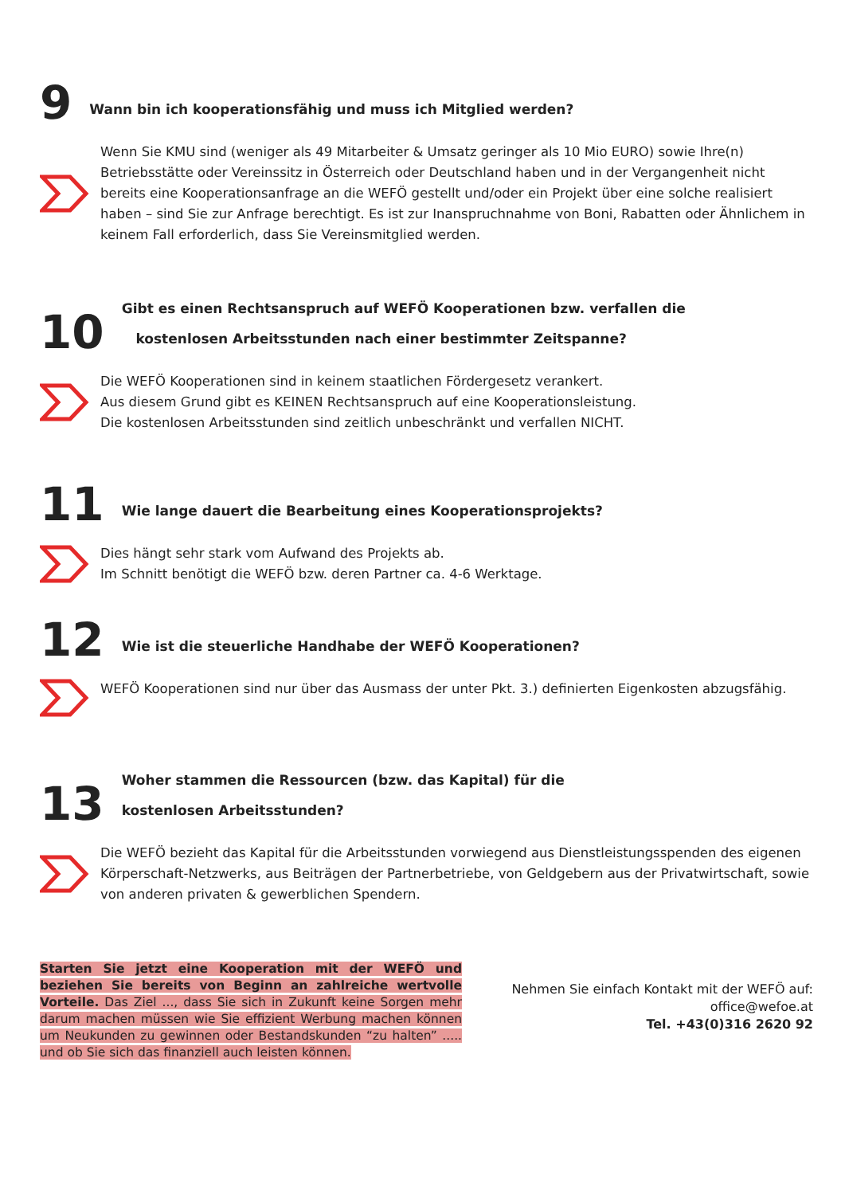9
Wann bin ich kooperationsfähig und muss ich Mitglied werden?
Wenn Sie KMU sind (weniger als 49 Mitarbeiter & Umsatz geringer als 10 Mio EURO) sowie Ihre(n) Betriebsstätte oder Vereinssitz in Österreich oder Deutschland haben und in der Vergangenheit nicht bereits eine Kooperationsanfrage an die WEFÖ gestellt und/oder ein Projekt über eine solche realisiert haben – sind Sie zur Anfrage berechtigt. Es ist zur Inanspruchnahme von Boni, Rabatten oder Ähnlichem in keinem Fall erforderlich, dass Sie Vereinsmitglied werden.
10
Gibt es einen Rechtsanspruch auf WEFÖ Kooperationen bzw. verfallen die
kostenlosen Arbeitsstunden nach einer bestimmter Zeitspanne?
Die WEFÖ Kooperationen sind in keinem staatlichen Fördergesetz verankert.
Aus diesem Grund gibt es KEINEN Rechtsanspruch auf eine Kooperationsleistung.
Die kostenlosen Arbeitsstunden sind zeitlich unbeschränkt und verfallen NICHT.
11
Wie lange dauert die Bearbeitung eines Kooperationsprojekts?
Dies hängt sehr stark vom Aufwand des Projekts ab.
Im Schnitt benötigt die WEFÖ bzw. deren Partner ca. 4-6 Werktage.
12
Wie ist die steuerliche Handhabe der WEFÖ Kooperationen?
WEFÖ Kooperationen sind nur über das Ausmass der unter Pkt. 3.) definierten Eigenkosten abzugsfähig.
13
Woher stammen die Ressourcen (bzw. das Kapital) für die
kostenlosen Arbeitsstunden?
Die WEFÖ bezieht das Kapital für die Arbeitsstunden vorwiegend aus Dienstleistungsspenden des eigenen Körperschaft-Netzwerks, aus Beiträgen der Partnerbetriebe, von Geldgebern aus der Privatwirtschaft, sowie von anderen privaten & gewerblichen Spendern.
Starten Sie jetzt eine Kooperation mit der WEFÖ und beziehen Sie bereits von Beginn an zahlreiche wertvolle Vorteile. Das Ziel ..., dass Sie sich in Zukunft keine Sorgen mehr darum machen müssen wie Sie effizient Werbung machen können um Neukunden zu gewinnen oder Bestandskunden “zu halten” ..... und ob Sie sich das finanziell auch leisten können.
Nehmen Sie einfach Kontakt mit der WEFÖ auf:
office@wefoe.at
Tel. +43(0)316 2620 92